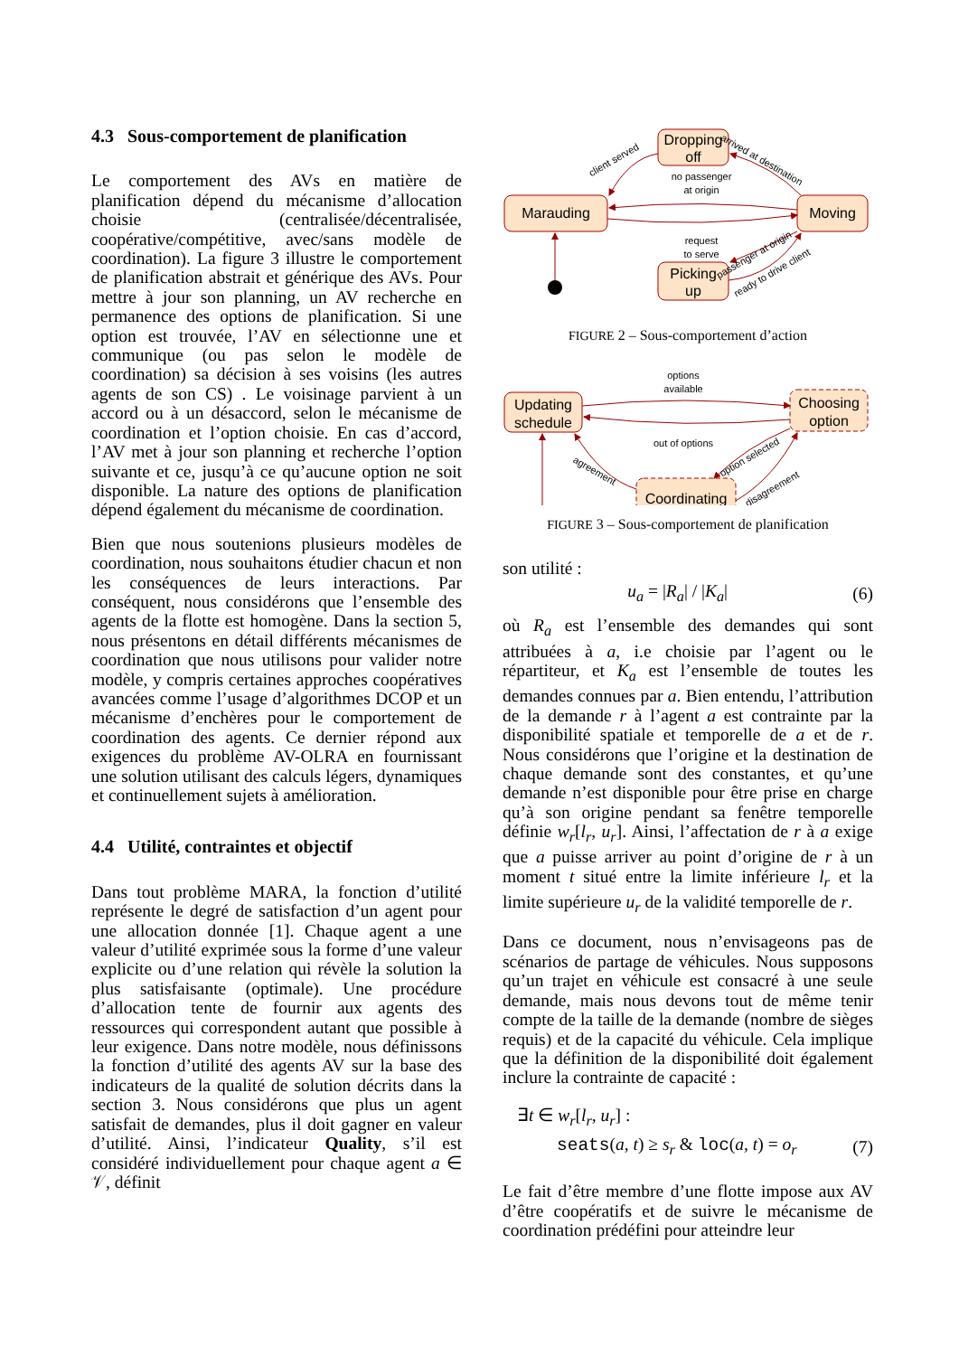4.3 Sous-comportement de planification
Le comportement des AVs en matière de planification dépend du mécanisme d’allocation choisie (centralisée/décentralisée, coopérative/compétitive, avec/sans modèle de coordination). La figure 3 illustre le comportement de planification abstrait et générique des AVs. Pour mettre à jour son planning, un AV recherche en permanence des options de planification. Si une option est trouvée, l’AV en sélectionne une et communique (ou pas selon le modèle de coordination) sa décision à ses voisins (les autres agents de son CS) . Le voisinage parvient à un accord ou à un désaccord, selon le mécanisme de coordination et l’option choisie. En cas d’accord, l’AV met à jour son planning et recherche l’option suivante et ce, jusqu’à ce qu’aucune option ne soit disponible. La nature des options de planification dépend également du mécanisme de coordination.
Bien que nous soutenions plusieurs modèles de coordination, nous souhaitons étudier chacun et non les conséquences de leurs interactions. Par conséquent, nous considérons que l’ensemble des agents de la flotte est homogène. Dans la section 5, nous présentons en détail différents mécanismes de coordination que nous utilisons pour valider notre modèle, y compris certaines approches coopératives avancées comme l’usage d’algorithmes DCOP et un mécanisme d’enchères pour le comportement de coordination des agents. Ce dernier répond aux exigences du problème AV-OLRA en fournissant une solution utilisant des calculs légers, dynamiques et continuellement sujets à amélioration.
4.4 Utilité, contraintes et objectif
Dans tout problème MARA, la fonction d’utilité représente le degré de satisfaction d’un agent pour une allocation donnée [1]. Chaque agent a une valeur d’utilité exprimée sous la forme d’une valeur explicite ou d’une relation qui révèle la solution la plus satisfaisante (optimale). Une procédure d’allocation tente de fournir aux agents des ressources qui correspondent autant que possible à leur exigence. Dans notre modèle, nous définissons la fonction d’utilité des agents AV sur la base des indicateurs de la qualité de solution décrits dans la section 3. Nous considérons que plus un agent satisfait de demandes, plus il doit gagner en valeur d’utilité. Ainsi, l’indicateur Quality, s’il est considéré individuellement pour chaque agent a ∈ 𝒱, définit
Dropping
off
Marauding
Moving
Picking
up
no passenger
at origin
request
to serve
client served
arrived at destination
passenger at origin
ready to drive client
FIGURE 2 – Sous-comportement d’action
Updating
schedule
Choosing
option
Coordinating
options
available
out of options
agreement
option selected
disagreement
FIGURE 3 – Sous-comportement de planification
son utilité :
u<sub>a</sub> = |R<sub>a</sub>| / |K<sub>a</sub>| (6)
où R<sub>a</sub> est l’ensemble des demandes qui sont attribuées à a, i.e choisie par l’agent ou le répartiteur, et K<sub>a</sub> est l’ensemble de toutes les demandes connues par a. Bien entendu, l’attribution de la demande r à l’agent a est contrainte par la disponibilité spatiale et temporelle de a et de r. Nous considérons que l’origine et la destination de chaque demande sont des constantes, et qu’une demande n’est disponible pour être prise en charge qu’à son origine pendant sa fenêtre temporelle définie w<sub>r</sub>[l<sub>r</sub>, u<sub>r</sub>]. Ainsi, l’affectation de r à a exige que a puisse arriver au point d’origine de r à un moment t situé entre la limite inférieure l<sub>r</sub> et la limite supérieure u<sub>r</sub> de la validité temporelle de r.
Dans ce document, nous n’envisageons pas de scénarios de partage de véhicules. Nous supposons qu’un trajet en véhicule est consacré à une seule demande, mais nous devons tout de même tenir compte de la taille de la demande (nombre de sièges requis) et de la capacité du véhicule. Cela implique que la définition de la disponibilité doit également inclure la contrainte de capacité :
∃t ∈ w<sub>r</sub>[l<sub>r</sub>, u<sub>r</sub>] :
seats(a, t) ≥ s<sub>r</sub> & loc(a, t) = o<sub>r</sub> (7)
Le fait d’être membre d’une flotte impose aux AV d’être coopératifs et de suivre le mécanisme de coordination prédéfini pour atteindre leur